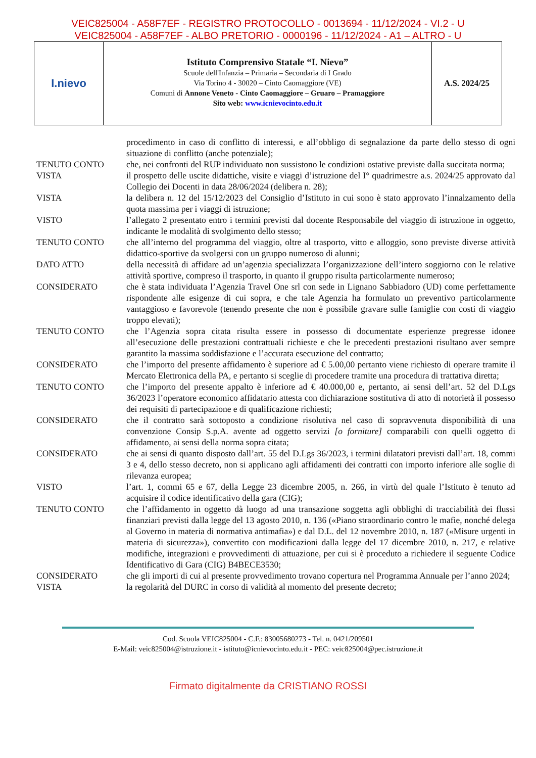VEIC825004 - A58F7EF - REGISTRO PROTOCOLLO - 0013694 - 11/12/2024 - VI.2 - U
VEIC825004 - A58F7EF - ALBO PRETORIO - 0000196 - 11/12/2024 - A1 – ALTRO - U
I.nievo
Istituto Comprensivo Statale “I. Nievo”
Scuole dell'Infanzia – Primaria – Secondaria di I Grado
Via Torino 4 - 30020 – Cinto Caomaggiore (VE)
Comuni di Annone Veneto - Cinto Caomaggiore – Gruaro – Pramaggiore
Sito web: www.icnievocinto.edu.it
A.S. 2024/25
| | procedimento in caso di conflitto di interessi, e all’obbligo di segnalazione da parte dello stesso di ogni situazione di conflitto (anche potenziale); |
| TENUTO CONTO | che, nei confronti del RUP individuato non sussistono le condizioni ostative previste dalla succitata norma; |
| VISTA | il prospetto delle uscite didattiche, visite e viaggi d’istruzione del I° quadrimestre a.s. 2024/25 approvato dal Collegio dei Docenti in data 28/06/2024 (delibera n. 28); |
| VISTA | la delibera n. 12 del 15/12/2023 del Consiglio d’Istituto in cui sono è stato approvato l’innalzamento della quota massima per i viaggi di istruzione; |
| VISTO | l’allegato 2 presentato entro i termini previsti dal docente Responsabile del viaggio di istruzione in oggetto, indicante le modalità di svolgimento dello stesso; |
| TENUTO CONTO | che all’interno del programma del viaggio, oltre al trasporto, vitto e alloggio, sono previste diverse attività didattico-sportive da svolgersi con un gruppo numeroso di alunni; |
| DATO ATTO | della necessità di affidare ad un’agenzia specializzata l’organizzazione dell’intero soggiorno con le relative attività sportive, compreso il trasporto, in quanto il gruppo risulta particolarmente numeroso; |
| CONSIDERATO | che è stata individuata l’Agenzia Travel One srl con sede in Lignano Sabbiadoro (UD) come perfettamente rispondente alle esigenze di cui sopra, e che tale Agenzia ha formulato un preventivo particolarmente vantaggioso e favorevole (tenendo presente che non è possibile gravare sulle famiglie con costi di viaggio troppo elevati); |
| TENUTO CONTO | che l’Agenzia sopra citata risulta essere in possesso di documentate esperienze pregresse idonee all’esecuzione delle prestazioni contrattuali richieste e che le precedenti prestazioni risultano aver sempre garantito la massima soddisfazione e l’accurata esecuzione del contratto; |
| CONSIDERATO | che l’importo del presente affidamento è superiore ad € 5.00,00 pertanto viene richiesto di operare tramite il Mercato Elettronica della PA, e pertanto si sceglie di procedere tramite una procedura di trattativa diretta; |
| TENUTO CONTO | che l’importo del presente appalto è inferiore ad € 40.000,00 e, pertanto, ai sensi dell’art. 52 del D.Lgs 36/2023 l’operatore economico affidatario attesta con dichiarazione sostitutiva di atto di notorietà il possesso dei requisiti di partecipazione e di qualificazione richiesti; |
| CONSIDERATO | che il contratto sarà sottoposto a condizione risolutiva nel caso di sopravvenuta disponibilità di una convenzione Consip S.p.A. avente ad oggetto servizi [o forniture] comparabili con quelli oggetto di affidamento, ai sensi della norma sopra citata; |
| CONSIDERATO | che ai sensi di quanto disposto dall’art. 55 del D.Lgs 36/2023, i termini dilatatori previsti dall’art. 18, commi 3 e 4, dello stesso decreto, non si applicano agli affidamenti dei contratti con importo inferiore alle soglie di rilevanza europea; |
| VISTO | l’art. 1, commi 65 e 67, della Legge 23 dicembre 2005, n. 266, in virtù del quale l’Istituto è tenuto ad acquisire il codice identificativo della gara (CIG); |
| TENUTO CONTO | che l’affidamento in oggetto dà luogo ad una transazione soggetta agli obblighi di tracciabilità dei flussi finanziari previsti dalla legge del 13 agosto 2010, n. 136 («Piano straordinario contro le mafie, nonché delega al Governo in materia di normativa antimafia») e dal D.L. del 12 novembre 2010, n. 187 («Misure urgenti in materia di sicurezza»), convertito con modificazioni dalla legge del 17 dicembre 2010, n. 217, e relative modifiche, integrazioni e provvedimenti di attuazione, per cui si è proceduto a richiedere il seguente Codice Identificativo di Gara (CIG) B4BECE3530; |
| CONSIDERATO | che gli importi di cui al presente provvedimento trovano copertura nel Programma Annuale per l’anno 2024; |
| VISTA | la regolarità del DURC in corso di validità al momento del presente decreto; |
Cod. Scuola VEIC825004 - C.F.: 83005680273 - Tel. n. 0421/209501
E-Mail: veic825004@istruzione.it - istituto@icnievocinto.edu.it - PEC: veic825004@pec.istruzione.it
Firmato digitalmente da CRISTIANO ROSSI